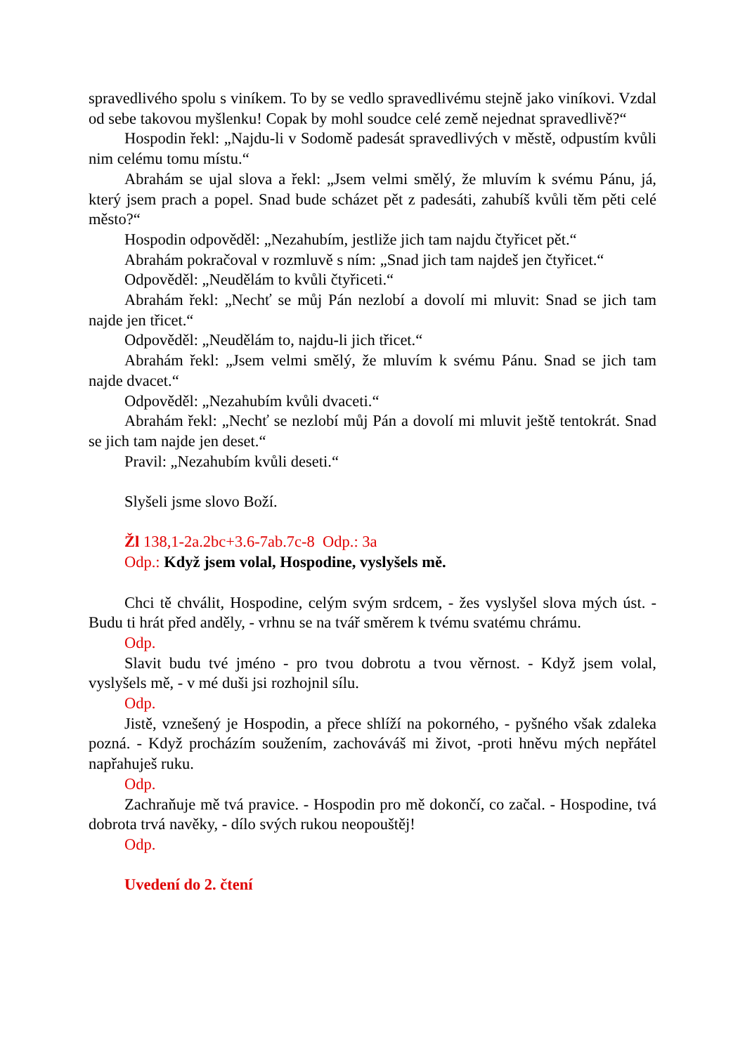spravedlivého spolu s viníkem. To by se vedlo spravedlivému stejně jako viníkovi. Vzdal od sebe takovou myšlenku! Copak by mohl soudce celé země nejednat spravedlivě?“
Hospodin řekl: „Najdu-li v Sodomě padesát spravedlivých v městě, odpustím kvůli nim celému tomu místu.“
Abrahám se ujal slova a řekl: „Jsem velmi smělý, že mluvím k svému Pánu, já, který jsem prach a popel. Snad bude scházet pět z padesáti, zahubíš kvůli těm pěti celé město?“
Hospodin odpověděl: „Nezahubím, jestliže jich tam najdu čtyřicet pět.“
Abrahám pokračoval v rozmluvě s ním: „Snad jich tam najdeš jen čtyřicet.“
Odpověděl: „Neudělám to kvůli čtyřiceti.“
Abrahám řekl: „Nechť se můj Pán nezlobí a dovolí mi mluvit: Snad se jich tam najde jen třicet.“
Odpověděl: „Neudělám to, najdu-li jich třicet.“
Abrahám řekl: „Jsem velmi smělý, že mluvím k svému Pánu. Snad se jich tam najde dvacet.“
Odpověděl: „Nezahubím kvůli dvaceti.“
Abrahám řekl: „Nechť se nezlobí můj Pán a dovolí mi mluvit ještě tentokrát. Snad se jich tam najde jen deset.“
Pravil: „Nezahubím kvůli deseti.“
Slyšeli jsme slovo Boží.
Žl 138,1-2a.2bc+3.6-7ab.7c-8 Odp.: 3a
Odp.: Když jsem volal, Hospodine, vyslyšels mě.
Chci tě chválit, Hospodine, celým svým srdcem, - žes vyslyšel slova mých úst. - Budu ti hrát před anděly, - vrhnu se na tvář směrem k tvému svatému chrámu.
Odp.
Slavit budu tvé jméno - pro tvou dobrotu a tvou věrnost. - Když jsem volal, vyslyšels mě, - v mé duši jsi rozhojnil sílu.
Odp.
Jistě, vznešený je Hospodin, a přece shlíží na pokorného, - pyšného však zdaleka pozná. - Když procházím soužením, zachováváš mi život, -proti hněvu mých nepřátel napřahuješ ruku.
Odp.
Zachraňuje mě tvá pravice. - Hospodin pro mě dokončí, co začal. - Hospodine, tvá dobrota trvá navěky, - dílo svých rukou neopouštěj!
Odp.
Uvedení do 2. čtení